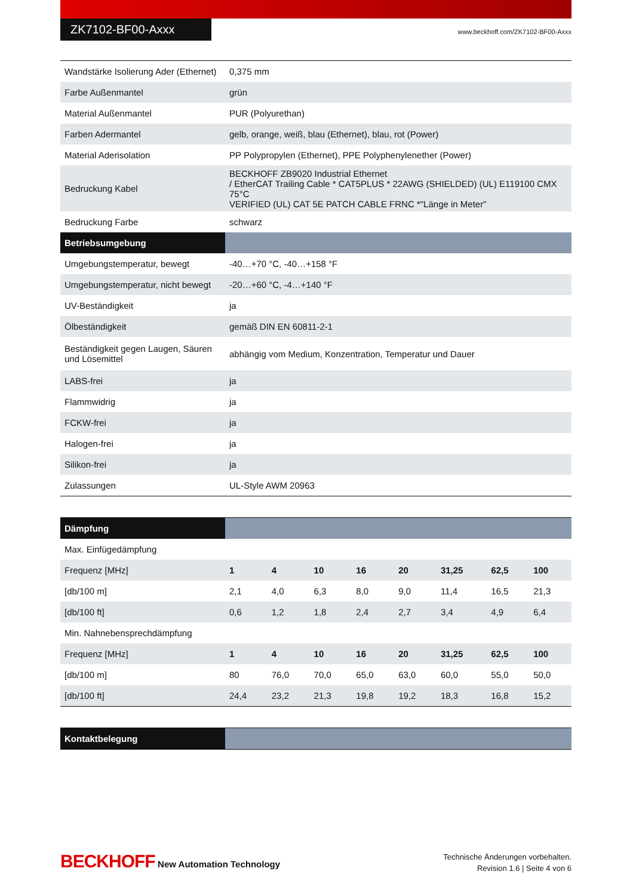ZK7102-BF00-Axxx
www.beckhoff.com/ZK7102-BF00-Axxx
| Wandstärke Isolierung Ader (Ethernet) | 0,375 mm |
| Farbe Außenmantel | grün |
| Material Außenmantel | PUR (Polyurethan) |
| Farben Adermantel | gelb, orange, weiß, blau (Ethernet), blau, rot (Power) |
| Material Aderisolation | PP Polypropylen (Ethernet), PPE Polyphenylenether (Power) |
| Bedruckung Kabel | BECKHOFF ZB9020 Industrial Ethernet / EtherCAT Trailing Cable * CAT5PLUS * 22AWG (SHIELDED) (UL) E119100 CMX 75°C VERIFIED (UL) CAT 5E PATCH CABLE FRNC *"Länge in Meter" |
| Bedruckung Farbe | schwarz |
| Betriebsumgebung | |
| Umgebungstemperatur, bewegt | -40…+70 °C, -40…+158 °F |
| Umgebungstemperatur, nicht bewegt | -20…+60 °C, -4…+140 °F |
| UV-Beständigkeit | ja |
| Ölbeständigkeit | gemäß DIN EN 60811-2-1 |
| Beständigkeit gegen Laugen, Säuren und Lösemittel | abhängig vom Medium, Konzentration, Temperatur und Dauer |
| LABS-frei | ja |
| Flammwidrig | ja |
| FCKW-frei | ja |
| Halogen-frei | ja |
| Silikon-frei | ja |
| Zulassungen | UL-Style AWM 20963 |
| Dämpfung | | | | | | | | |
| Max. Einfügedämpfung | | | | | | | | |
| Frequenz [MHz] | 1 | 4 | 10 | 16 | 20 | 31,25 | 62,5 | 100 |
| [db/100 m] | 2,1 | 4,0 | 6,3 | 8,0 | 9,0 | 11,4 | 16,5 | 21,3 |
| [db/100 ft] | 0,6 | 1,2 | 1,8 | 2,4 | 2,7 | 3,4 | 4,9 | 6,4 |
| Min. Nahnebensprechdämpfung | | | | | | | | |
| Frequenz [MHz] | 1 | 4 | 10 | 16 | 20 | 31,25 | 62,5 | 100 |
| [db/100 m] | 80 | 76,0 | 70,0 | 65,0 | 63,0 | 60,0 | 55,0 | 50,0 |
| [db/100 ft] | 24,4 | 23,2 | 21,3 | 19,8 | 19,2 | 18,3 | 16,8 | 15,2 |
| Kontaktbelegung | |
BECKHOFF New Automation Technology
Technische Änderungen vorbehalten.
Revision 1.6 | Seite 4 von 6